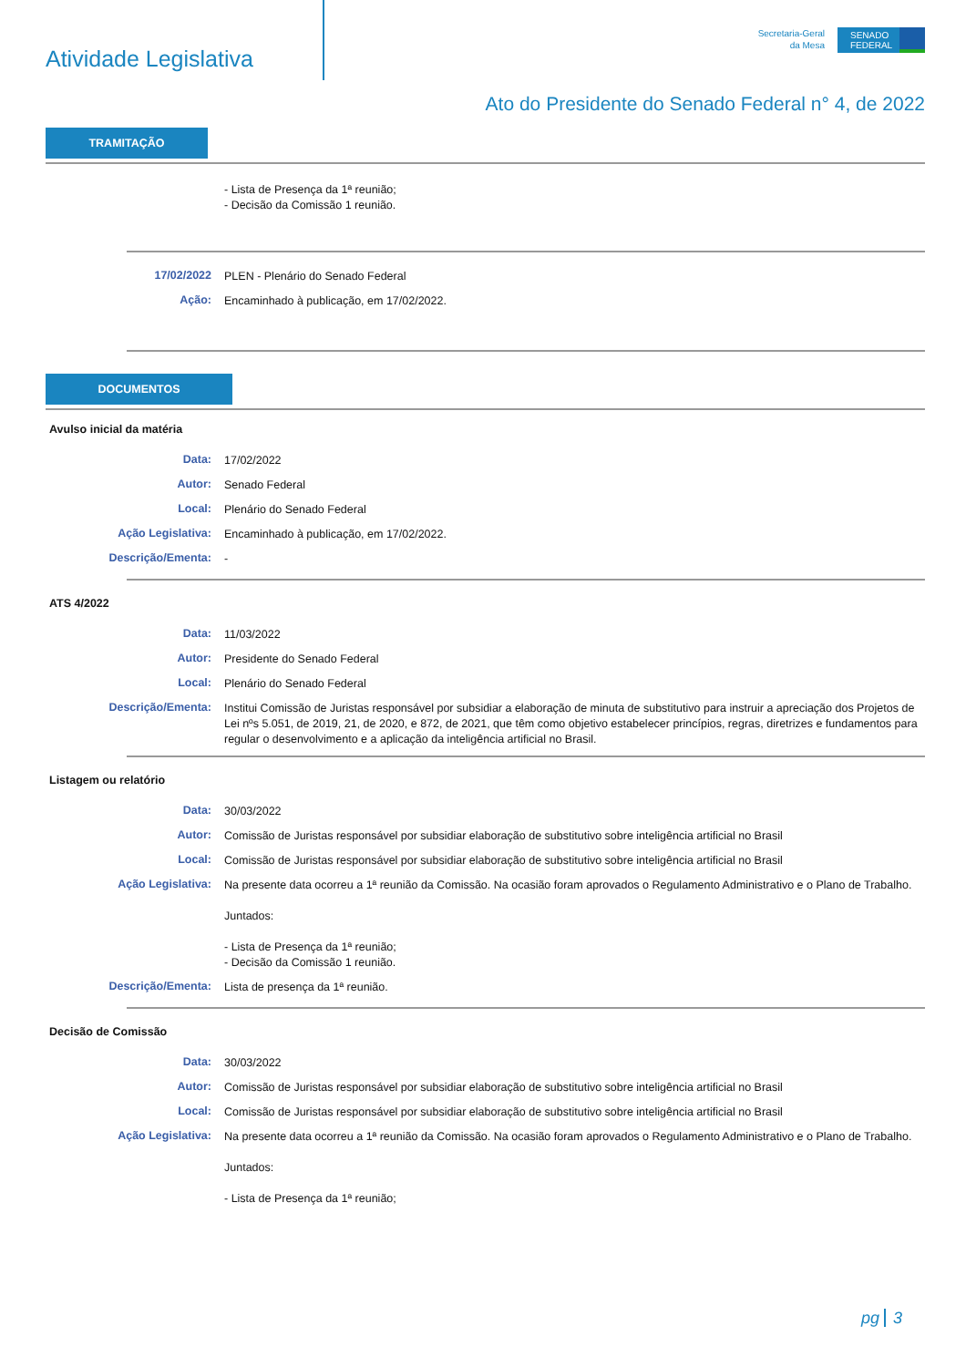Atividade Legislativa
Secretaria-Geral
da Mesa
SENADO FEDERAL
Ato do Presidente do Senado Federal n° 4, de 2022
TRAMITAÇÃO
- Lista de Presença da 1ª reunião;
- Decisão da Comissão 1 reunião.
17/02/2022
PLEN - Plenário do Senado Federal
Ação:
Encaminhado à publicação, em 17/02/2022.
DOCUMENTOS
Avulso inicial da matéria
Data:
17/02/2022
Autor:
Senado Federal
Local:
Plenário do Senado Federal
Ação Legislativa:
Encaminhado à publicação, em 17/02/2022.
Descrição/Ementa:
-
ATS 4/2022
Data:
11/03/2022
Autor:
Presidente do Senado Federal
Local:
Plenário do Senado Federal
Descrição/Ementa:
Institui Comissão de Juristas responsável por subsidiar a elaboração de minuta de substitutivo para instruir a apreciação dos Projetos de Lei nºs 5.051, de 2019, 21, de 2020, e 872, de 2021, que têm como objetivo estabelecer princípios, regras, diretrizes e fundamentos para regular o desenvolvimento e a aplicação da inteligência artificial no Brasil.
Listagem ou relatório
Data:
30/03/2022
Autor:
Comissão de Juristas responsável por subsidiar elaboração de substitutivo sobre inteligência artificial no Brasil
Local:
Comissão de Juristas responsável por subsidiar elaboração de substitutivo sobre inteligência artificial no Brasil
Ação Legislativa:
Na presente data ocorreu a 1ª reunião da Comissão. Na ocasião foram aprovados o Regulamento Administrativo e o Plano de Trabalho.
Juntados:
- Lista de Presença da 1ª reunião;
- Decisão da Comissão 1 reunião.
Descrição/Ementa:
Lista de presença da 1ª reunião.
Decisão de Comissão
Data:
30/03/2022
Autor:
Comissão de Juristas responsável por subsidiar elaboração de substitutivo sobre inteligência artificial no Brasil
Local:
Comissão de Juristas responsável por subsidiar elaboração de substitutivo sobre inteligência artificial no Brasil
Ação Legislativa:
Na presente data ocorreu a 1ª reunião da Comissão. Na ocasião foram aprovados o Regulamento Administrativo e o Plano de Trabalho.
Juntados:
- Lista de Presença da 1ª reunião;
pg 3